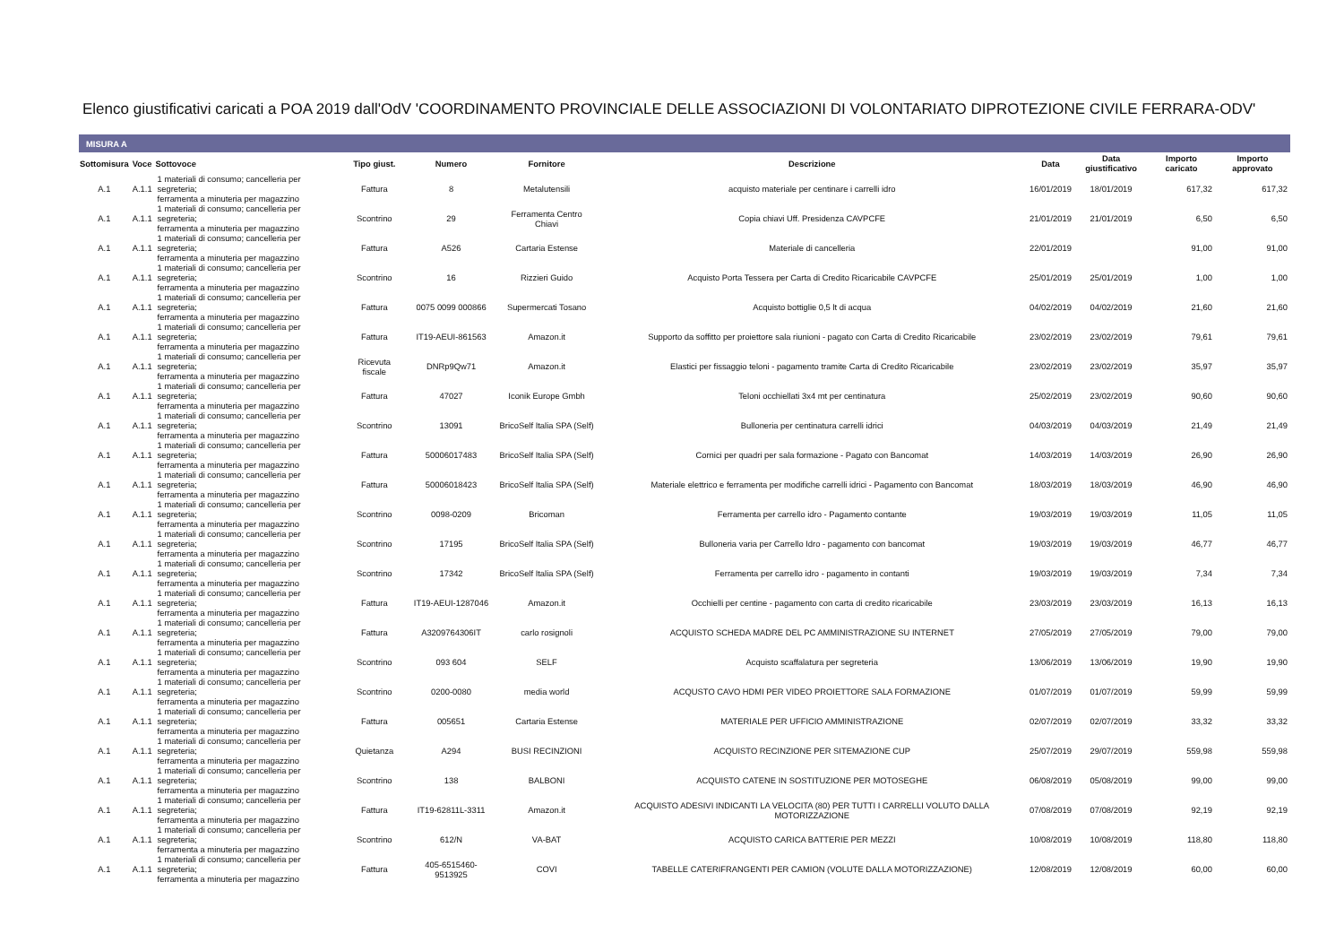Elenco giustificativi caricati a POA 2019 dall'OdV 'COORDINAMENTO PROVINCIALE DELLE ASSOCIAZIONI DI VOLONTARIATO DIPROTEZIONE CIVILE FERRARA-ODV'
| MISURA A | | | | | | | | | | |
| Sottomisura | Voce | Sottovoce | Tipo giust. | Numero | Fornitore | Descrizione | Data | Data giustificativo | Importo caricato | Importo approvato |
| A.1 | A.1.1 | 1 materiali di consumo; cancelleria per segreteria; ferramenta a minuteria per magazzino | Fattura | 8 | Metalutensili | acquisto materiale per centinare i carrelli idro | 16/01/2019 | 18/01/2019 | 617,32 | 617,32 |
| A.1 | A.1.1 | 1 materiali di consumo; cancelleria per segreteria; ferramenta a minuteria per magazzino | Scontrino | 29 | Ferramenta Centro Chiavi | Copia chiavi Uff. Presidenza CAVPCFE | 21/01/2019 | 21/01/2019 | 6,50 | 6,50 |
| A.1 | A.1.1 | 1 materiali di consumo; cancelleria per segreteria; ferramenta a minuteria per magazzino | Fattura | A526 | Cartaria Estense | Materiale di cancelleria | 22/01/2019 | | 91,00 | 91,00 |
| A.1 | A.1.1 | 1 materiali di consumo; cancelleria per segreteria; ferramenta a minuteria per magazzino | Scontrino | 16 | Rizzieri Guido | Acquisto Porta Tessera per Carta di Credito Ricaricabile CAVPCFE | 25/01/2019 | 25/01/2019 | 1,00 | 1,00 |
| A.1 | A.1.1 | 1 materiali di consumo; cancelleria per segreteria; ferramenta a minuteria per magazzino | Fattura | 0075 0099 000866 | Supermercati Tosano | Acquisto bottiglie 0,5 lt di acqua | 04/02/2019 | 04/02/2019 | 21,60 | 21,60 |
| A.1 | A.1.1 | 1 materiali di consumo; cancelleria per segreteria; ferramenta a minuteria per magazzino | Fattura | IT19-AEUI-861563 | Amazon.it | Supporto da soffitto per proiettore sala riunioni - pagato con Carta di Credito Ricaricabile | 23/02/2019 | 23/02/2019 | 79,61 | 79,61 |
| A.1 | A.1.1 | 1 materiali di consumo; cancelleria per segreteria; ferramenta a minuteria per magazzino | Ricevuta fiscale | DNRp9Qw71 | Amazon.it | Elastici per fissaggio teloni - pagamento tramite Carta di Credito Ricaricabile | 23/02/2019 | 23/02/2019 | 35,97 | 35,97 |
| A.1 | A.1.1 | 1 materiali di consumo; cancelleria per segreteria; ferramenta a minuteria per magazzino | Fattura | 47027 | Iconik Europe Gmbh | Teloni occhiellati 3x4 mt per centinatura | 25/02/2019 | 23/02/2019 | 90,60 | 90,60 |
| A.1 | A.1.1 | 1 materiali di consumo; cancelleria per segreteria; ferramenta a minuteria per magazzino | Scontrino | 13091 | BricoSelf Italia SPA (Self) | Bulloneria per centinatura carrelli idrici | 04/03/2019 | 04/03/2019 | 21,49 | 21,49 |
| A.1 | A.1.1 | 1 materiali di consumo; cancelleria per segreteria; ferramenta a minuteria per magazzino | Fattura | 50006017483 | BricoSelf Italia SPA (Self) | Cornici per quadri per sala formazione - Pagato con Bancomat | 14/03/2019 | 14/03/2019 | 26,90 | 26,90 |
| A.1 | A.1.1 | 1 materiali di consumo; cancelleria per segreteria; ferramenta a minuteria per magazzino | Fattura | 50006018423 | BricoSelf Italia SPA (Self) | Materiale elettrico e ferramenta per modifiche carrelli idrici - Pagamento con Bancomat | 18/03/2019 | 18/03/2019 | 46,90 | 46,90 |
| A.1 | A.1.1 | 1 materiali di consumo; cancelleria per segreteria; ferramenta a minuteria per magazzino | Scontrino | 0098-0209 | Bricoman | Ferramenta per carrello idro - Pagamento contante | 19/03/2019 | 19/03/2019 | 11,05 | 11,05 |
| A.1 | A.1.1 | 1 materiali di consumo; cancelleria per segreteria; ferramenta a minuteria per magazzino | Scontrino | 17195 | BricoSelf Italia SPA (Self) | Bulloneria varia per Carrello Idro - pagamento con bancomat | 19/03/2019 | 19/03/2019 | 46,77 | 46,77 |
| A.1 | A.1.1 | 1 materiali di consumo; cancelleria per segreteria; ferramenta a minuteria per magazzino | Scontrino | 17342 | BricoSelf Italia SPA (Self) | Ferramenta per carrello idro - pagamento in contanti | 19/03/2019 | 19/03/2019 | 7,34 | 7,34 |
| A.1 | A.1.1 | 1 materiali di consumo; cancelleria per segreteria; ferramenta a minuteria per magazzino | Fattura | IT19-AEUI-1287046 | Amazon.it | Occhielli per centine - pagamento con carta di credito ricaricabile | 23/03/2019 | 23/03/2019 | 16,13 | 16,13 |
| A.1 | A.1.1 | 1 materiali di consumo; cancelleria per segreteria; ferramenta a minuteria per magazzino | Fattura | A3209764306IT | carlo rosignoli | ACQUISTO SCHEDA MADRE DEL PC AMMINISTRAZIONE SU INTERNET | 27/05/2019 | 27/05/2019 | 79,00 | 79,00 |
| A.1 | A.1.1 | 1 materiali di consumo; cancelleria per segreteria; ferramenta a minuteria per magazzino | Scontrino | 093 604 | SELF | Acquisto scaffalatura per segreteria | 13/06/2019 | 13/06/2019 | 19,90 | 19,90 |
| A.1 | A.1.1 | 1 materiali di consumo; cancelleria per segreteria; ferramenta a minuteria per magazzino | Scontrino | 0200-0080 | media world | ACQUSTO CAVO HDMI PER VIDEO PROIETTORE SALA FORMAZIONE | 01/07/2019 | 01/07/2019 | 59,99 | 59,99 |
| A.1 | A.1.1 | 1 materiali di consumo; cancelleria per segreteria; ferramenta a minuteria per magazzino | Fattura | 005651 | Cartaria Estense | MATERIALE PER UFFICIO AMMINISTRAZIONE | 02/07/2019 | 02/07/2019 | 33,32 | 33,32 |
| A.1 | A.1.1 | 1 materiali di consumo; cancelleria per segreteria; ferramenta a minuteria per magazzino | Quietanza | A294 | BUSI RECINZIONI | ACQUISTO RECINZIONE PER SITEMAZIONE CUP | 25/07/2019 | 29/07/2019 | 559,98 | 559,98 |
| A.1 | A.1.1 | 1 materiali di consumo; cancelleria per segreteria; ferramenta a minuteria per magazzino | Scontrino | 138 | BALBONI | ACQUISTO CATENE IN SOSTITUZIONE PER MOTOSEGHE | 06/08/2019 | 05/08/2019 | 99,00 | 99,00 |
| A.1 | A.1.1 | 1 materiali di consumo; cancelleria per segreteria; ferramenta a minuteria per magazzino | Fattura | IT19-62811L-3311 | Amazon.it | ACQUISTO ADESIVI INDICANTI LA VELOCITA (80) PER TUTTI I CARRELLI VOLUTO DALLA MOTORIZZAZIONE | 07/08/2019 | 07/08/2019 | 92,19 | 92,19 |
| A.1 | A.1.1 | 1 materiali di consumo; cancelleria per segreteria; ferramenta a minuteria per magazzino | Scontrino | 612/N | VA-BAT | ACQUISTO CARICA BATTERIE PER MEZZI | 10/08/2019 | 10/08/2019 | 118,80 | 118,80 |
| A.1 | A.1.1 | 1 materiali di consumo; cancelleria per segreteria; ferramenta a minuteria per magazzino | Fattura | 405-6515460-9513925 | COVI | TABELLE CATERIFRANGENTI PER CAMION (VOLUTE DALLA MOTORIZZAZIONE) | 12/08/2019 | 12/08/2019 | 60,00 | 60,00 |